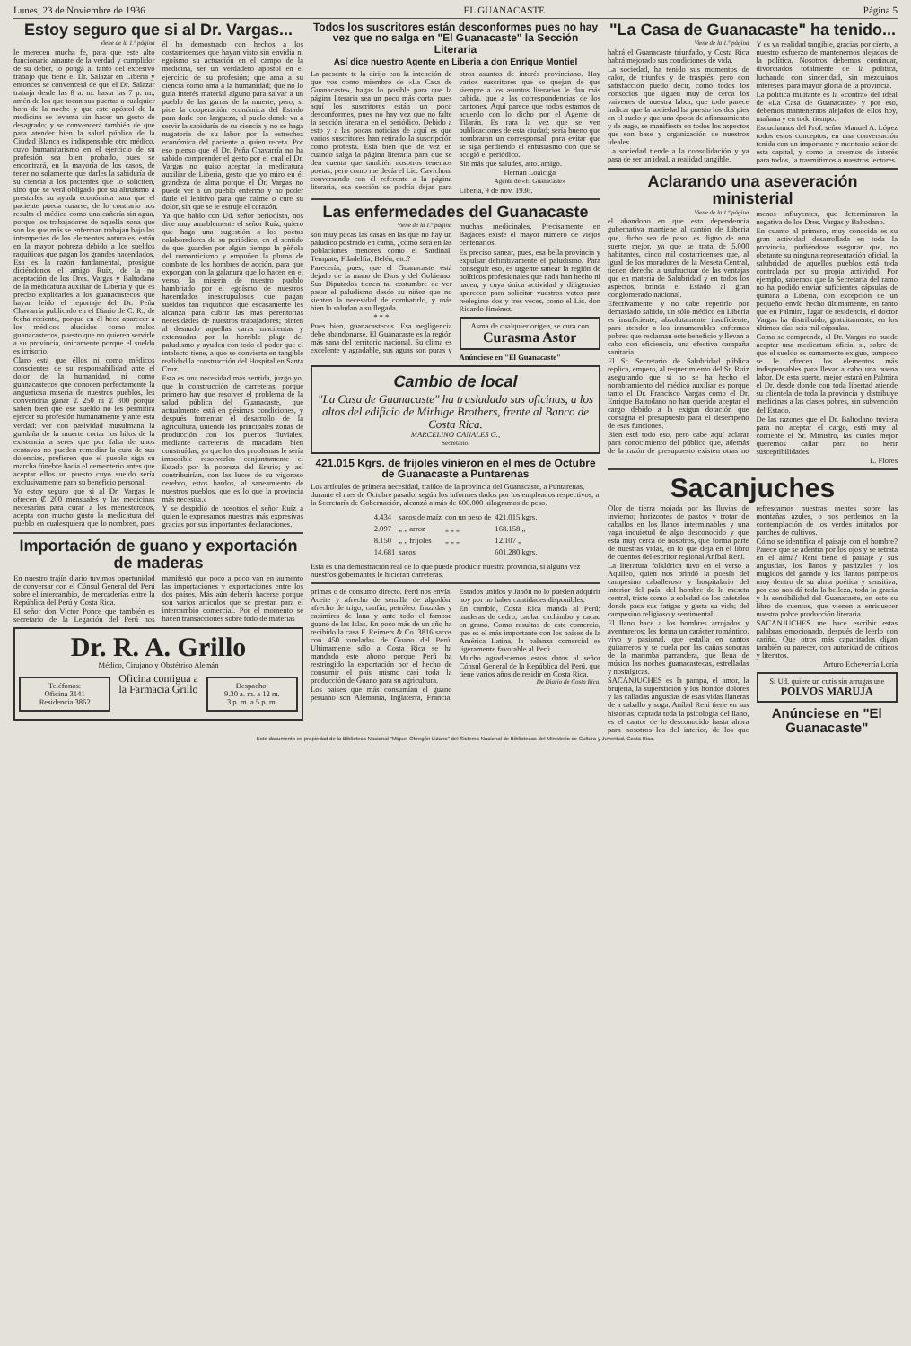Lunes, 23 de Noviembre de 1936 EL GUANACASTE Página 5
Estoy seguro que si al Dr. Vargas...
Viene de la 1.ª página
le merecen mucha fe, para que este alto funcionario amante de la verdad y cumplidor de su deber, lo ponga al tanto del excesivo trabajo que tiene el Dr. Salazar en Liberia y entonces se convencerá de que el Dr. Salazar trabaja desde las 8 a. m. hasta las 7 p. m., amén de los que tocan sus puertas a cualquier hora de la noche y que este apóstol de la medicina se levanta sin hacer un gesto de desagrado; y se convencerá también de que para atender bien la salud pública de la Ciudad Blanca es indispensable otro médico, cuyo humanitarismo en el ejercicio de su profesión sea bien probado, pues se encontrará, en la mayoría de los casos, de tener no solamente que darles la sabiduría de su ciencia a los pacientes que lo soliciten, sino que se verá obligado por su altruismo a prestarles su ayuda económica para que el paciente pueda curarse, de lo contrario nos resulta el médico como una cañería sin agua, porque los trabajadores de aquella zona que son los que más se enferman trabajan bajo las intemperies de los elementos naturales, están en la mayor pobreza debido a los sueldos raquíticos que pagan los grandes hacendados. Esa es la razón fundamental, prosigue diciéndonos el amigo Ruíz, de la no aceptación de los Dres. Vargas y Baltodano de la medicatura auxiliar de Liberia y que es preciso explicarles a los guanacastecos que hayan leído el reportaje del Dr. Peña Chavarría publicado en el Diario de C. R., de fecha reciente, porque en él hece aparecer a los médicos aludidos como malos guanacastecos, puesto que no quieren servirle a su provincia, únicamente porque el sueldo es irrisorio.
Claro está que éllos ni como médicos conscientes de su responsabilidad ante el dolor de la humanidad, ni como guanacastecos que conocen perfectamente la angustiosa miseria de nuestros pueblos, les convendría ganar ₡ 250 ni ₡ 300 porque saben bien que ese sueldo no les permitirá ejercer su profesión humanamente y ante esta verdad: ver con pasividad musulmana la guadaña de la muerte cortar los hilos de la existencia a seres que por falta de unos centavos no pueden remediar la cura de sus dolencias, prefieren que el pueblo siga su marcha fúnebre hacia el cementerio antes que aceptar ellos un puesto cuyo sueldo sería exclusivamente para su beneficio personal.
Yo estoy seguro que si al Dr. Vargas le ofrecen ₡ 200 mensuales y las medicinas necesarias para curar a los menesterosos, acepta con mucho gusto la medicatura del pueblo en cualesquiera que lo nombren, pues él ha demostrado con hechos a los costarricenses que hayan visto sin envidia ni egoísmo su actuación en el campo de la medicina, ser un verdadero apostol en el ejercicio de su profesión; que ama a su ciencia como ama a la humanidad; que no lo guía interés material alguno para salvar a un pueblo de las garras de la muerte; pero, si pide la cooperación económica del Estado para darle con largueza, al puelo donde va a servir la sabiduría de su ciencia y no se haga nugatoria de su labor por la estrechez económica del paciente a quien receta. Por eso pienso que el Dr. Peña Chavarría no ha sabido comprender el gesto por el cual el Dr. Vargas no quiso aceptar la medicatura auxiliar de Liberia, gesto que yo miro en él grandeza de alma porque el Dr. Vargas no puede ver a un pueblo enfermo y no poder darle el lenitivo para que calme o cure su dolor, sin que se le estruje el corazón.
Ya que hablo con Ud. señor periodista, nos dice muy amablemente el señor Ruíz, quiero que haga una sugestión a los poetas colaboradores de su periódico, en el sentido de que guarden por algún tiempo la pèñola del romanticismo y empuñen la pluma de combate de los hombres de acción, para que expongan con la galanura que lo hacen en el verso, la miseria de nuestro pueblo hambriado por el egoísmo de nuestros hacendados inescrupulosos que pagan sueldos tan raquíticos que escasamente les alcanza para cubrir las más perentorias necesidades de nuestros trabajadores; pinten al desnudo aquellas caras macilentas y extenuadas por la horrible plaga del paludismo y ayuden con todo el poder que el intelecto tiene, a que se convierta en tangible realidad la construcción del Hospital en Santa Cruz.
Esta es una necesidad más sentida, juzgo yo, que la construcción de carreteras, porque primero hay que resolver el problema de la salud pública del Guanacaste, que actualmente está en pésimas condiciones, y después fomentar el desarrollo de la agricultura, uniendo los principales zonas de producción con los puertos fluviales, mediante carreteras de macadam bien construídas, ya que los dos problemas le sería imposible resolverlos conjuntamente el Estado por la pobreza del Erario; y así contribuirían, con las luces de su vigoroso cerebro, estos bardos, al saneamiento de nuestros pueblos, que es lo que la provincia más necesita.»
Y se despidió de nosotros el señor Ruíz a quien le expresamos nuestras más expresivas gracias por sus importantes declaraciones.
Importación de guano y exportación de maderas
En nuestro trajín diario tuvimos oportunidad de conversar con el Cónsul General del Perú sobre el intercambio, de mercaderías entre la República del Perú y Costa Rica.
El señor don Victor Ponce que también es secretario de la Legación del Perú nos manifestó que poco a poco van en aumento las importaciones y exportaciones entre los dos países. Más aún debería hacerse porque son varios articulos que se prestan para el intercambio comercial. Por el momento se hacen transacciones sobre todo de materias
Dr. R. A. Grillo
Médico, Cirujano y Obstétrico Alemán
Teléfonos:
Oficina 3141
Residencia 3862
Oficina contigua a la Farmacia Grillo
Despacho:
9.30 a. m. a 12 m.
3 p. m. a 5 p. m.
Todos los suscritores están desconformes pues no hay vez que no salga en "El Guanacaste" la Sección Literaria
Así dice nuestro Agente en Liberia a don Enrique Montiel
La presente te la dirijo con la intención de que vos como miembro de «La Casa de Guanacaste», hagas lo posible para que la página literaria sea un poco más corta, pues aquí los suscritores están un poco desconformes, pues no hay vez que no falte la sección literaria en el periódico. Debido a esto y a las pocas noticias de aquí es que varios suscritores han retirado la suscripción como protesta. Está bien que de vez en cuando salga la página literaria para que se den cuenta que también nosotros tenemos poetas; pero como me decía el Lic. Cavichoni conversando con él referente a la página literaria, esa sección se podría dejar para otros asuntos de interés provinciano. Hay varios suscritores que se quejan de que siempre a los asuntos literarios le dan más cabida, que a las correspondencias de los cantones. Aquí parece que todos estamos de acuerdo con lo dicho por el Agente de Tilarán. Es rara la vez que se ven publicaciones de esta ciudad; sería bueno que nombraran un corresponsal, para evitar que se siga perdiendo el entusiasmo con que se acogió el periódico.
Sin más que saludes, atto. amigo.
Hernán Loaiciga
Agente de «El Guanacaste»
Liberia, 9 de nov. 1936.
Las enfermedades del Guanacaste
Viene de la 1.ª página
son muy pocas las casas en las que no hay un palúdico postrado en cama, ¿cómo será en las poblaciones menores como el Sardinal, Tempate, Filadelfia, Belén, etc.?
Parecería, pues, que el Guanacaste está dejado de la mano de Dios y del Gobierno. Sus Diputados tienen tal costumbre de ver pasar el paludismo desde su niñez que no sienten la necesidad de combatirlo, y más bien lo saludan a su llegada.
* * *
Pues bien, guanacastecos. Esa negligencia debe abandonarse. El Guanacaste es la región más sana del territorio nacional. Su clima es excelente y agradable, sus aguas son puras y muchas medicinales. Precisamente en Bagaces existe el mayor número de viejos centenarios.
Es preciso sanear, pues, esa bella provincia y expulsar definitivamente el paludismo. Para conseguir eso, es urgente sanear la región de políticos profesionales que nada han hecho ni hacen, y cuya única actividad y diligencias aparecen para solicitar vuestros votos para reelegirse dos y tres veces, como el Lic. don Ricardo Jiménez.
Asma de cualquier origen, se cura con
Curasma Astor
Anúnciese en "El Guanacaste"
Cambio de local
"La Casa de Guanacaste" ha trasladado sus oficinas, a los altos del edificio de Mirhige Brothers, frente al Banco de Costa Rica.
MARCELINO CANALES G.,
Secretario.
421.015 Kgrs. de frijoles vinieron en el mes de Octubre de Guanacaste a Puntarenas
Los artículos de primera necesidad, traídos de la provincia del Guanacaste, a Puntarenas, durante el mes de Octubre pasado, según los informes dados por los empleados respectivos, a la Secretaría de Gobernación, alcanzó a más de 600.000 kilogramos de peso.
| 4.434 | sacos de maíz | con un peso de | 421.015 kgrs. |
| 2.097 | „ „ arroz | „ „ „ | 168.158 „ |
| 8.150 | „ „ frijoles | „ „ „ | 12.107 „ |
| 14.681 | sacos | | 601.280 kgrs. |
Esta es una demostración real de lo que puede producir nuestra provincia, si alguna vez nuestros gobernantes le hicieran carreteras.
primas o de consumo directo. Perú nos envía: Aceite y afrecho de semilla de algodón, afrecho de trigo, canfín, petróleo, frazadas y casimires de lana y ante todo el famoso guano de las Islas. En poco más de un año ha recibido la casa F. Reimers & Co. 3816 sacos con 450 toneladas de Guano del Perú. Ultimamente sólo a Costa Rica se ha mandado este abono porque Perú ha restringido la exportación por el hecho de consumir el país mismo casi toda la producción de Guano para su agricultura.
Los paises que más consumían el guano peruano son Alemania, Inglaterra, Francia, Estados unidos y Japón no lo pueden adquirir hoy por no haber cantidades disponibles.
En cambio, Costa Rica manda al Perú: maderas de cedro, caoba, cachimbo y cacao en grano. Como resultas de este comercio, que es el más importante con los países de la América Latina, la balanza comercial es ligeramente favorable al Perú.
Mucho agradecemos estos datos al señor Cónsul General de la República del Perú, que tiene varios años de residir en Costa Rica.
De Diario de Costa Rica.
"La Casa de Guanacaste" ha tenido...
Viene de la 1.ª página
habrá el Guanacaste triunfado, y Costa Rica habrá mejorado sus condiciones de vida.
La sociedad, ha tenido sus momentos de calor, de triunfos y de traspiés, pero con satisfacción puedo decir, como todos los consocios que siguen muy de cerca los vaivenes de nuestra labor, que todo parece indicar que la sociedad ha puesto los dos pies en el suelo y que una época de afianzamiento y de auge, se manifiesta en todos los aspectos que son base y organización de nuestros ideales
La sociedad tiende a la consolidación y ya pasa de ser un ideal, a realidad tangible.
Y es ya realidad tangible, gracias por cierto, a nuestro esfuerzo de mantenernos alejados de la política. Nosotros debemos continuar, divorciados totalmente de la política, luchando con sinceridad, sin mezquinos intereses, para mayor gloria de la provincia.
La política militante es la «contra» del ideal de «La Casa de Guanacaste» y por eso, debemos mantenernos alejados de ellos hoy, mañana y en todo tiempo.
Escuchamos del Prof. señor Manuel A. López todos estos conceptos, en una conversación tenida con un importante y meritorio señor de esta capital, y como la creemos de interés para todos, la trasmitimos a nuestros lectores.
Aclarando una aseveración ministerial
Viene de la 1.ª página
el abandono en que esta dependencia gubernativa mantiene al cantón de Liberia que, dicho sea de paso, es digno de una suerte mejor, ya que se trata de 5.000 habitantes, cinco mil costarricenses que, al igual de los moradores de la Meseta Central, tienen derecho a usufructuar de las ventajas que en materia de Salubridad y en todos los aspectos, brinda el Estado al gran conglomerado nacional.
Efectivamente, y no cabe repetirlo por demasiado sabido, un sólo médico en Liberia es insuficiente, absolutamente insuficiente, para atender a los innumerables enfermos pobres que reclaman este beneficio y llevan a cabo con eficiencia, una efectiva campaña sanitaria.
El Sr. Secretario de Salubridad pública replica, empero, al requerimiento del Sr. Ruiz asegurando que si no se ha hecho el nombramiento del médico auxiliar es porque tanto el Dr. Francisco Vargas como el Dr. Enrique Baltodano no han querido aceptar el cargo debido a la exigua dotación que consigna el presupuesto para el desempeño de esas funciones.
Bien está todo eso, pero cabe aquí aclarar para conocimiento del público que, además de la razón de presupuesto existen otras no menos influyentes, que determinaron la negativa de los Dres. Vargas y Baltodano.
En cuanto al primero, muy conocida es su gran actividad desarrollada en toda la provincia, pudiéndose asegurar que, no obstante su ninguna representación oficial, la salubridad de aquellos pueblos está toda controlada por su propia actividad. Por ejemplo, sabemos que la Secretaría del ramo no ha podido enviar suficientes cápsulas de quinina a Liberia, con excepción de un pequeño envío hecho últimamente, en tanto que en Palmira, lugar de residencia, el doctor Vargas ha distribuido, gratuitamente, en los últimos días seis mil cápsulas.
Como se comprende, el Dr. Vargas no puede aceptar una medicatura oficial si, sobre de que el sueldo es sumamente exiguo, tampoco se le ofrecen los elementos más indispensables para llevar a cabo una buena labor. De esta suerte, mejor estará en Palmira el Dr. desde donde con toda libertad atiende su clientela de toda la provincia y distribuye medicinas a las clases pobres, sin subvención del Estado.
De las razones que el Dr. Baltodano tuviera para no aceptar el cargo, está muy al corriente el Sr. Ministro, las cuales mejor queremos callar para no herir susceptibilidades.
L. Flores
Sacanjuches
Olor de tierra mojada por las lluvias de invierno; horizontes de pastos y trotar de caballos en los llanos interminables y una vaga inquietud de algo desconocido y que está muy cerca de nosotros, que forma parte de nuestras vidas, en lo que deja en el libro de cuentos del escritor regional Aníbal Reni.
La literatura folklórica tuvo en el verso a Aquileo, quien nos brindó la poesía del campesino caballeroso y hospitalario del interior del país; del hombre de la meseta central, triste como la soledad de los cafetales donde pasa sus fatigas y gasta su vida; del campesino religioso y sentimental.
El llano hace a los hombres arrojados y aventureros; les forma un carácter romántico, vivo y pasional, que estalla en cantos guitarreros y se cuela por las cañas sonoras de la marimba parrandera, que llena de música las noches guanacastecas, estrelladas y nostálgicas.
SACANJUCHES es la pampa, el amor, la brujería, la superstición y los hondos dolores y las calladas angustias de esas vidas llaneras de a caballo y soga. Aníbal Reni tiene en sus historias, captada toda la psicología del llano, es el cantor de lo desconocido hasta ahora para nosotros los del interior, de los que refrescamos nuestras mentes sobre las montañas azules, o nos perdemos en la contemplación de los verdes imitados por parches de cultivos.
Cómo se identifica el paisaje con el hombre? Parece que se adentra por los ojos y se retrata en el alma? Reni tiene el paisaje y sus angustias, los llanos y pastizales y los mugidos del ganado y los llantos pamperos muy dentro de su alma poética y sensitiva; por eso nos dá toda la belleza, toda la gracia y la sensibilidad del Guanacaste, en este su libro de cuentos, que vienen a enriquecer nuestra pobre producción literaria.
SACANJUCHES me hace escribir estas palabras emocionado, después de leerlo con cariño. Que otros más capacitados digan también su parecer, con autoridad de críticos y literatos.
Arturo Echeverría Loría
Si Ud. quiere un cutis sin arrugas use
POLVOS MARUJA
Anúnciese en "El Guanacaste"
Este documento es propiedad de la Biblioteca Nacional "Miguel Obregón Lizano" del Sistema Nacional de Bibliotecas del Ministerio de Cultura y Juventud, Costa Rica.